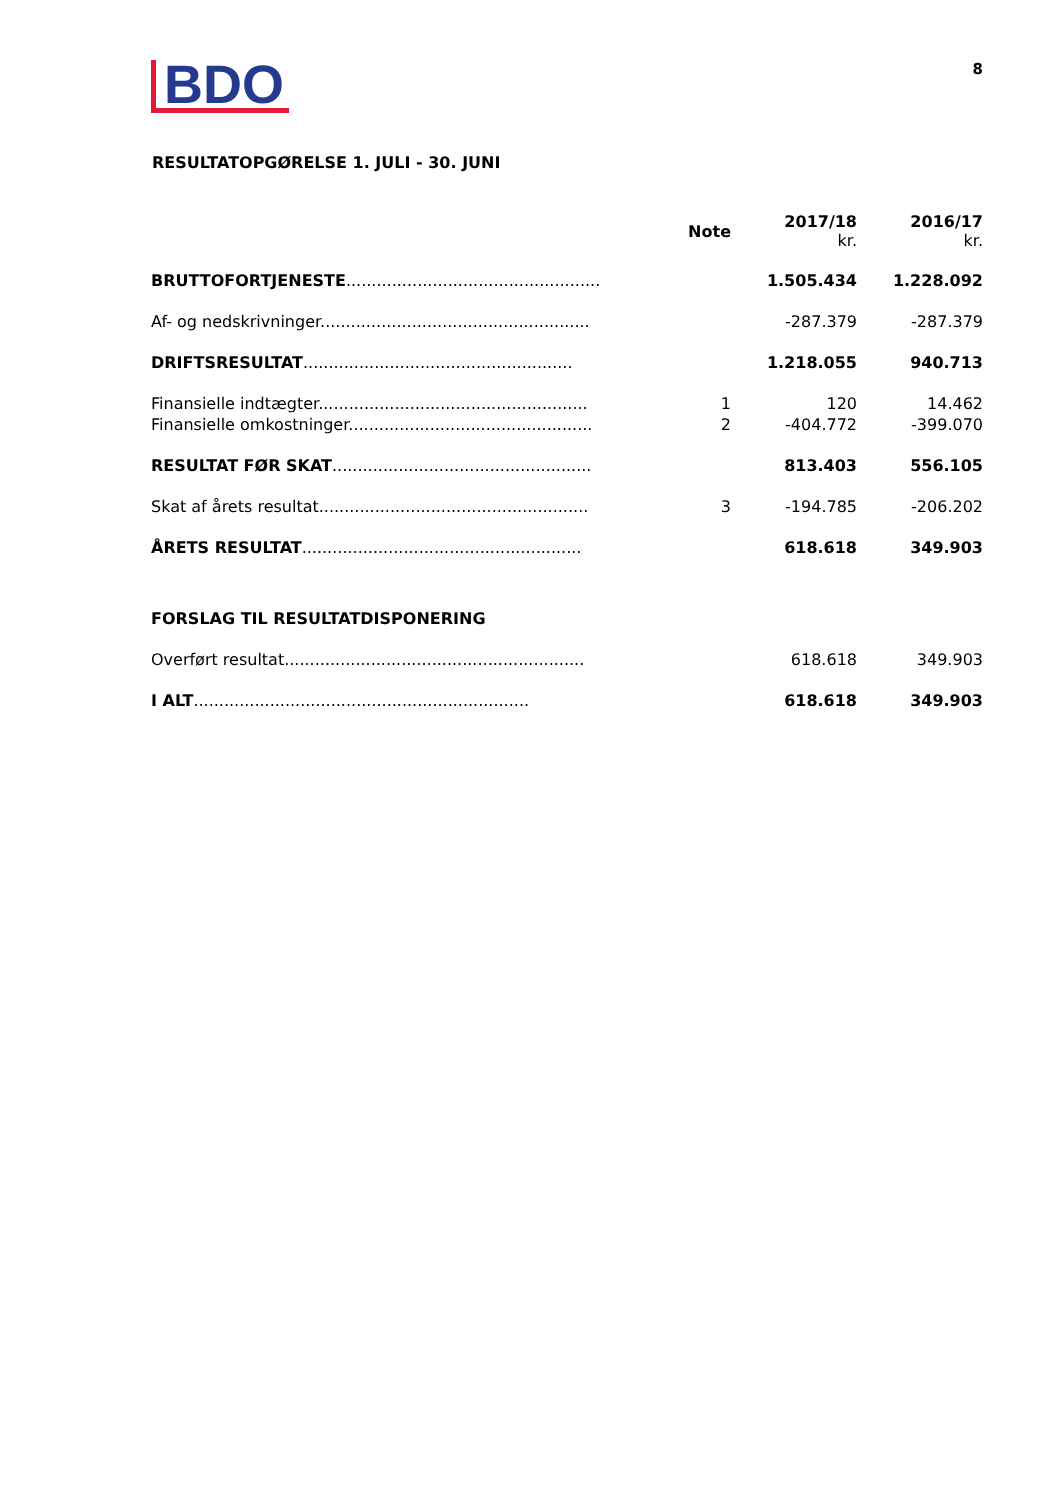BDO
8
RESULTATOPGØRELSE 1. JULI - 30. JUNI
| | Note | 2017/18 kr. | 2016/17 kr. |
| --- | --- | --- | --- |
| BRUTTOFORTJENESTE .................................................. | | 1.505.434 | 1.228.092 |
| Af- og nedskrivninger..................................................... | | -287.379 | -287.379 |
| DRIFTSRESULTAT ..................................................... | | 1.218.055 | 940.713 |
| Finansielle indtægter..................................................... | 1 | 120 | 14.462 |
| Finansielle omkostninger................................................ | 2 | -404.772 | -399.070 |
| RESULTAT FØR SKAT ................................................... | | 813.403 | 556.105 |
| Skat af årets resultat..................................................... | 3 | -194.785 | -206.202 |
| ÅRETS RESULTAT ....................................................... | | 618.618 | 349.903 |
| FORSLAG TIL RESULTATDISPONERING | | | |
| Overført resultat........................................................... | | 618.618 | 349.903 |
| I ALT .................................................................. | | 618.618 | 349.903 |